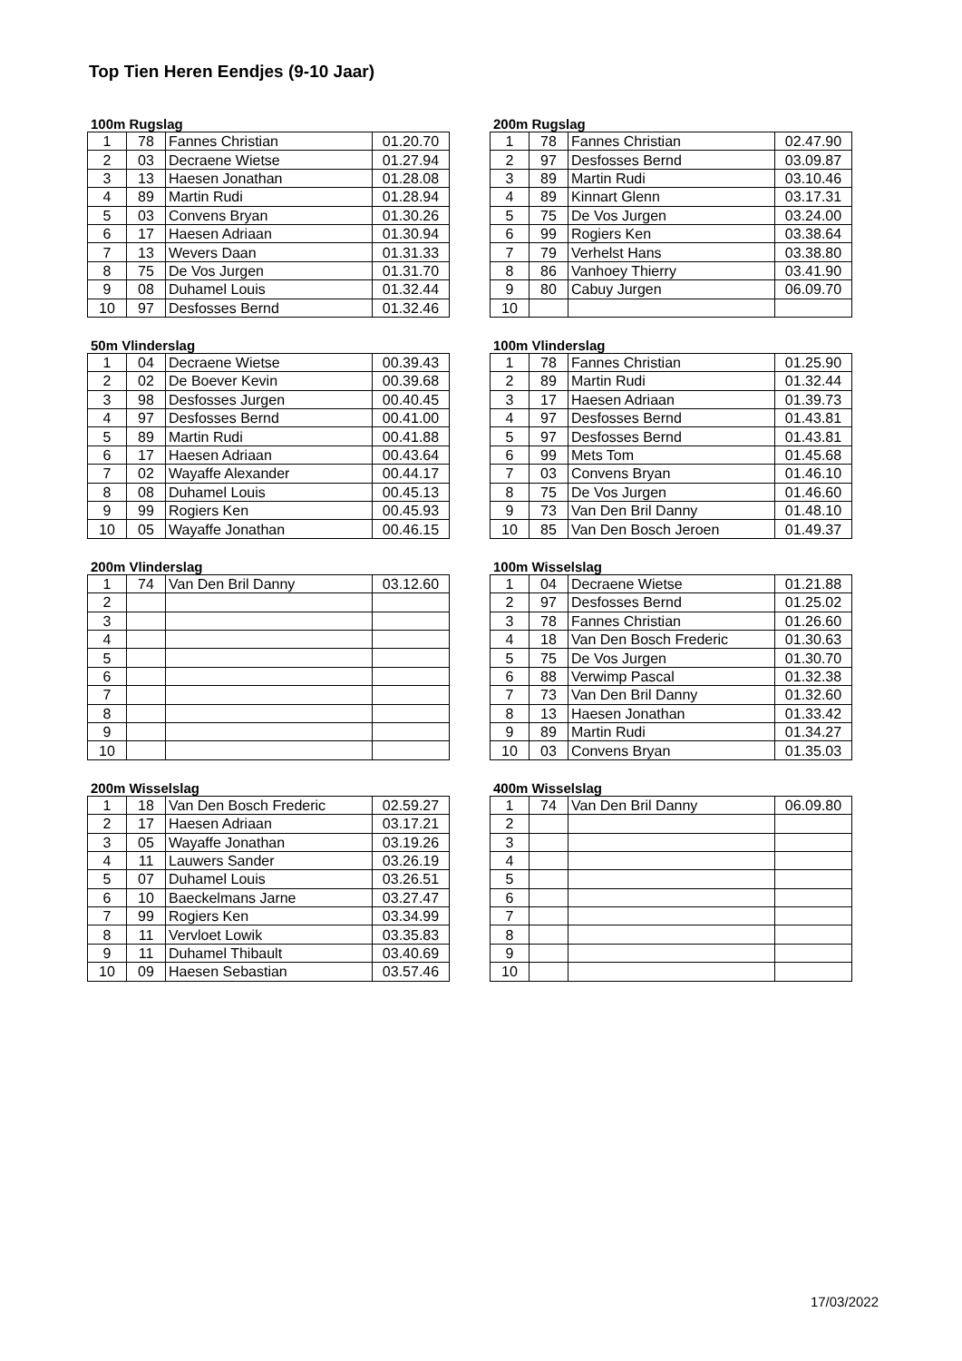Top Tien Heren Eendjes (9-10 Jaar)
100m Rugslag
| 1 | 78 | Fannes Christian | 01.20.70 |
| 2 | 03 | Decraene Wietse | 01.27.94 |
| 3 | 13 | Haesen Jonathan | 01.28.08 |
| 4 | 89 | Martin Rudi | 01.28.94 |
| 5 | 03 | Convens Bryan | 01.30.26 |
| 6 | 17 | Haesen Adriaan | 01.30.94 |
| 7 | 13 | Wevers Daan | 01.31.33 |
| 8 | 75 | De Vos Jurgen | 01.31.70 |
| 9 | 08 | Duhamel Louis | 01.32.44 |
| 10 | 97 | Desfosses Bernd | 01.32.46 |
200m Rugslag
| 1 | 78 | Fannes Christian | 02.47.90 |
| 2 | 97 | Desfosses Bernd | 03.09.87 |
| 3 | 89 | Martin Rudi | 03.10.46 |
| 4 | 89 | Kinnart Glenn | 03.17.31 |
| 5 | 75 | De Vos Jurgen | 03.24.00 |
| 6 | 99 | Rogiers Ken | 03.38.64 |
| 7 | 79 | Verhelst Hans | 03.38.80 |
| 8 | 86 | Vanhoey Thierry | 03.41.90 |
| 9 | 80 | Cabuy Jurgen | 06.09.70 |
| 10 | | | |
50m Vlinderslag
| 1 | 04 | Decraene Wietse | 00.39.43 |
| 2 | 02 | De Boever Kevin | 00.39.68 |
| 3 | 98 | Desfosses Jurgen | 00.40.45 |
| 4 | 97 | Desfosses Bernd | 00.41.00 |
| 5 | 89 | Martin Rudi | 00.41.88 |
| 6 | 17 | Haesen Adriaan | 00.43.64 |
| 7 | 02 | Wayaffe Alexander | 00.44.17 |
| 8 | 08 | Duhamel Louis | 00.45.13 |
| 9 | 99 | Rogiers Ken | 00.45.93 |
| 10 | 05 | Wayaffe Jonathan | 00.46.15 |
100m Vlinderslag
| 1 | 78 | Fannes Christian | 01.25.90 |
| 2 | 89 | Martin Rudi | 01.32.44 |
| 3 | 17 | Haesen Adriaan | 01.39.73 |
| 4 | 97 | Desfosses Bernd | 01.43.81 |
| 5 | 97 | Desfosses Bernd | 01.43.81 |
| 6 | 99 | Mets Tom | 01.45.68 |
| 7 | 03 | Convens Bryan | 01.46.10 |
| 8 | 75 | De Vos Jurgen | 01.46.60 |
| 9 | 73 | Van Den Bril Danny | 01.48.10 |
| 10 | 85 | Van Den Bosch Jeroen | 01.49.37 |
200m Vlinderslag
| 1 | 74 | Van Den Bril Danny | 03.12.60 |
| 2 | | | |
| 3 | | | |
| 4 | | | |
| 5 | | | |
| 6 | | | |
| 7 | | | |
| 8 | | | |
| 9 | | | |
| 10 | | | |
100m Wisselslag
| 1 | 04 | Decraene Wietse | 01.21.88 |
| 2 | 97 | Desfosses Bernd | 01.25.02 |
| 3 | 78 | Fannes Christian | 01.26.60 |
| 4 | 18 | Van Den Bosch Frederic | 01.30.63 |
| 5 | 75 | De Vos Jurgen | 01.30.70 |
| 6 | 88 | Verwimp Pascal | 01.32.38 |
| 7 | 73 | Van Den Bril Danny | 01.32.60 |
| 8 | 13 | Haesen Jonathan | 01.33.42 |
| 9 | 89 | Martin Rudi | 01.34.27 |
| 10 | 03 | Convens Bryan | 01.35.03 |
200m Wisselslag
| 1 | 18 | Van Den Bosch Frederic | 02.59.27 |
| 2 | 17 | Haesen Adriaan | 03.17.21 |
| 3 | 05 | Wayaffe Jonathan | 03.19.26 |
| 4 | 11 | Lauwers Sander | 03.26.19 |
| 5 | 07 | Duhamel Louis | 03.26.51 |
| 6 | 10 | Baeckelmans Jarne | 03.27.47 |
| 7 | 99 | Rogiers Ken | 03.34.99 |
| 8 | 11 | Vervloet Lowik | 03.35.83 |
| 9 | 11 | Duhamel Thibault | 03.40.69 |
| 10 | 09 | Haesen Sebastian | 03.57.46 |
400m Wisselslag
| 1 | 74 | Van Den Bril Danny | 06.09.80 |
| 2 | | | |
| 3 | | | |
| 4 | | | |
| 5 | | | |
| 6 | | | |
| 7 | | | |
| 8 | | | |
| 9 | | | |
| 10 | | | |
17/03/2022